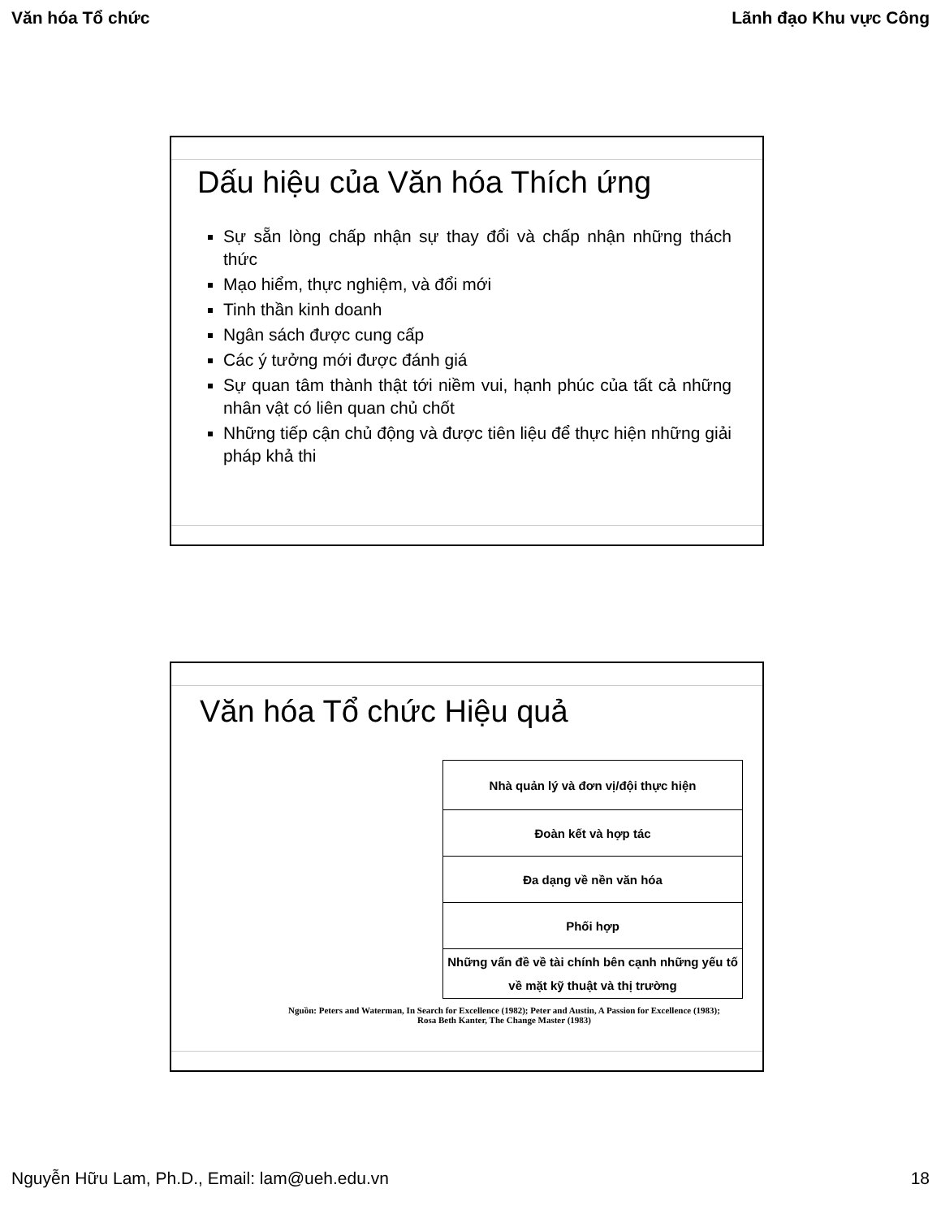Văn hóa Tổ chức Lãnh đạo Khu vực Công
Dấu hiệu của Văn hóa Thích ứng
Sự sẵn lòng chấp nhận sự thay đổi và chấp nhận những thách thức
Mạo hiểm, thực nghiệm, và đổi mới
Tinh thần kinh doanh
Ngân sách được cung cấp
Các ý tưởng mới được đánh giá
Sự quan tâm thành thật tới niềm vui, hạnh phúc của tất cả những nhân vật có liên quan chủ chốt
Những tiếp cận chủ động và được tiên liệu để thực hiện những giải pháp khả thi
Văn hóa Tổ chức Hiệu quả
Nhà quản lý và đơn vị/đội thực hiện
Đoàn kết và hợp tác
Đa dạng về nền văn hóa
Phối hợp
Những vấn đề về tài chính bên cạnh những yếu tố về mặt kỹ thuật và thị trường
Nguồn: Peters and Waterman, In Search for Excellence (1982); Peter and Austin, A Passion for Excellence (1983); Rosa Beth Kanter, The Change Master (1983)
Nguyễn Hữu Lam, Ph.D., Email: lam@ueh.edu.vn 18